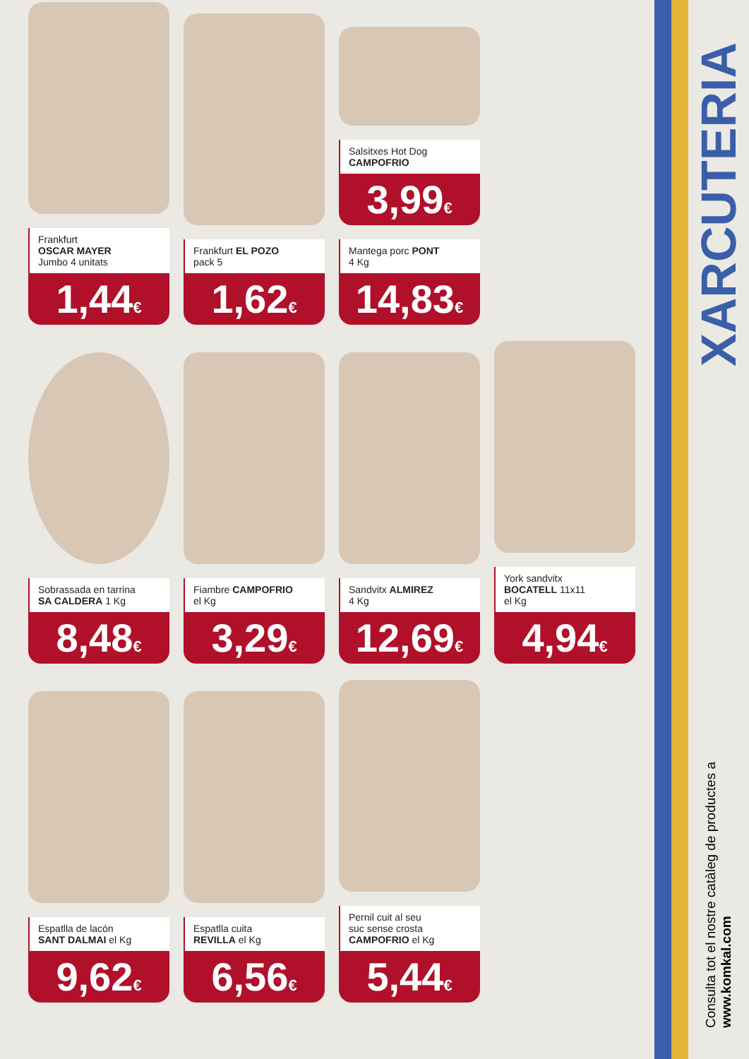Frankfurt
OSCAR MAYER
Jumbo 4 unitats
1,44€
Frankfurt EL POZO
pack 5
1,62€
Salsitxes Hot Dog
CAMPOFRIO
3,99€
Mantega porc PONT
4 Kg
14,83€
Sobrassada en tarrina
SA CALDERA 1 Kg
8,48€
Fiambre CAMPOFRIO
el Kg
3,29€
Sandvitx ALMIREZ
4 Kg
12,69€
York sandvitx
BOCATELL 11x11
el Kg
4,94€
Espatlla de lacón
SANT DALMAI el Kg
9,62€
Espatlla cuita
REVILLA el Kg
6,56€
Pernil cuit al seu
suc sense crosta
CAMPOFRIO el Kg
5,44€
XARCUTERIA
Consulta tot el nostre catàleg de productes a
www.komkal.com